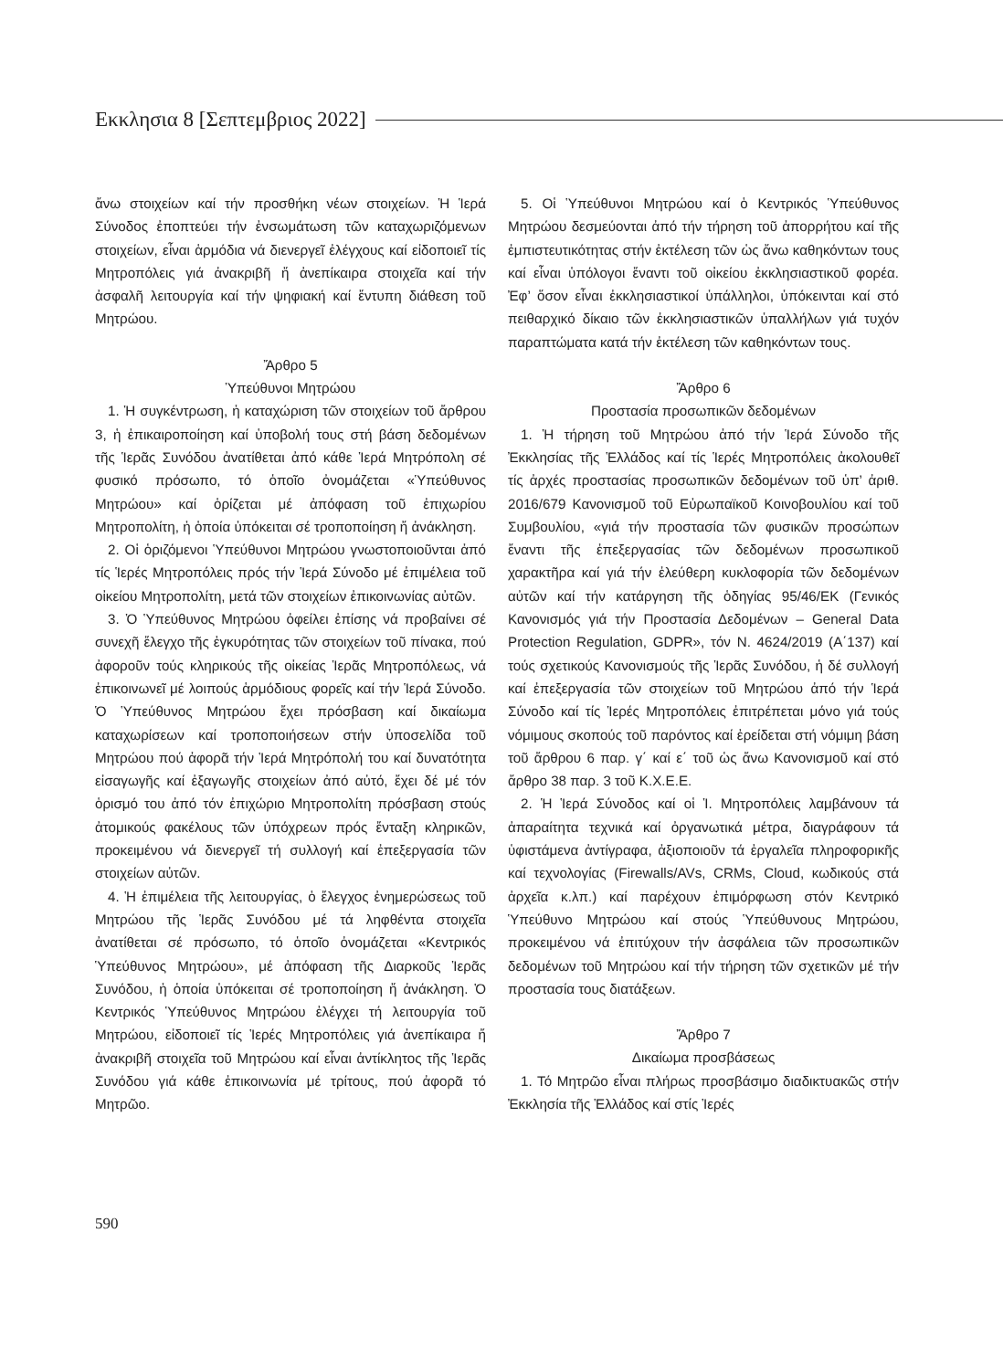Εκκλησια 8 [Σεπτεμβριος 2022]
ἄνω στοιχείων καί τήν προσθήκη νέων στοιχείων. Ἡ Ἱερά Σύνοδος ἐποπτεύει τήν ἐνσωμάτωση τῶν καταχωριζόμενων στοιχείων, εἶναι ἁρμόδια νά διενεργεῖ ἐλέγχους καί εἰδοποιεῖ τίς Μητροπόλεις γιά ἀνακριβῆ ἤ ἀνεπίκαιρα στοιχεῖα καί τήν ἀσφαλῆ λειτουργία καί τήν ψηφιακή καί ἔντυπη διάθεση τοῦ Μητρώου.
Ἄρθρο 5
Ὑπεύθυνοι Μητρώου
1. Ἡ συγκέντρωση, ἡ καταχώριση τῶν στοιχείων τοῦ ἄρθρου 3, ἡ ἐπικαιροποίηση καί ὑποβολή τους στή βάση δεδομένων τῆς Ἱερᾶς Συνόδου ἀνατίθεται ἀπό κάθε Ἱερά Μητρόπολη σέ φυσικό πρόσωπο, τό ὁποῖο ὀνομάζεται «Ὑπεύθυνος Μητρώου» καί ὁρίζεται μέ ἀπόφαση τοῦ ἐπιχωρίου Μητροπολίτη, ἡ ὁποία ὑπόκειται σέ τροποποίηση ἤ ἀνάκληση.
2. Οἱ ὁριζόμενοι Ὑπεύθυνοι Μητρώου γνωστοποιοῦνται ἀπό τίς Ἱερές Μητροπόλεις πρός τήν Ἱερά Σύνοδο μέ ἐπιμέλεια τοῦ οἰκείου Μητροπολίτη, μετά τῶν στοιχείων ἐπικοινωνίας αὐτῶν.
3. Ὁ Ὑπεύθυνος Μητρώου ὀφείλει ἐπίσης νά προβαίνει σέ συνεχῆ ἔλεγχο τῆς ἐγκυρότητας τῶν στοιχείων τοῦ πίνακα, πού ἀφοροῦν τούς κληρικούς τῆς οἰκείας Ἱερᾶς Μητροπόλεως, νά ἐπικοινωνεῖ μέ λοιπούς ἁρμόδιους φορεῖς καί τήν Ἱερά Σύνοδο. Ὁ Ὑπεύθυνος Μητρώου ἔχει πρόσβαση καί δικαίωμα καταχωρίσεων καί τροποποιήσεων στήν ὑποσελίδα τοῦ Μητρώου πού ἀφορᾶ τήν Ἱερά Μητρόπολή του καί δυνατότητα εἰσαγωγῆς καί ἐξαγωγῆς στοιχείων ἀπό αὐτό, ἔχει δέ μέ τόν ὁρισμό του ἀπό τόν ἐπιχώριο Μητροπολίτη πρόσβαση στούς ἀτομικούς φακέλους τῶν ὑπόχρεων πρός ἔνταξη κληρικῶν, προκειμένου νά διενεργεῖ τή συλλογή καί ἐπεξεργασία τῶν στοιχείων αὐτῶν.
4. Ἡ ἐπιμέλεια τῆς λειτουργίας, ὁ ἔλεγχος ἐνημερώσεως τοῦ Μητρώου τῆς Ἱερᾶς Συνόδου μέ τά ληφθέντα στοιχεῖα ἀνατίθεται σέ πρόσωπο, τό ὁποῖο ὀνομάζεται «Κεντρικός Ὑπεύθυνος Μητρώου», μέ ἀπόφαση τῆς Διαρκοῦς Ἱερᾶς Συνόδου, ἡ ὁποία ὑπόκειται σέ τροποποίηση ἤ ἀνάκληση. Ὁ Κεντρικός Ὑπεύθυνος Μητρώου ἐλέγχει τή λειτουργία τοῦ Μητρώου, εἰδοποιεῖ τίς Ἱερές Μητροπόλεις γιά ἀνεπίκαιρα ἤ ἀνακριβῆ στοιχεῖα τοῦ Μητρώου καί εἶναι ἀντίκλητος τῆς Ἱερᾶς Συνόδου γιά κάθε ἐπικοινωνία μέ τρίτους, πού ἀφορᾶ τό Μητρῶο.
5. Οἱ Ὑπεύθυνοι Μητρώου καί ὁ Κεντρικός Ὑπεύθυνος Μητρώου δεσμεύονται ἀπό τήν τήρηση τοῦ ἀπορρήτου καί τῆς ἐμπιστευτικότητας στήν ἐκτέλεση τῶν ὡς ἄνω καθηκόντων τους καί εἶναι ὑπόλογοι ἔναντι τοῦ οἰκείου ἐκκλησιαστικοῦ φορέα. Ἐφ’ ὅσον εἶναι ἐκκλησιαστικοί ὑπάλληλοι, ὑπόκεινται καί στό πειθαρχικό δίκαιο τῶν ἐκκλησιαστικῶν ὑπαλλήλων γιά τυχόν παραπτώματα κατά τήν ἐκτέλεση τῶν καθηκόντων τους.
Ἄρθρο 6
Προστασία προσωπικῶν δεδομένων
1. Ἡ τήρηση τοῦ Μητρώου ἀπό τήν Ἱερά Σύνοδο τῆς Ἐκκλησίας τῆς Ἑλλάδος καί τίς Ἱερές Μητροπόλεις ἀκολουθεῖ τίς ἀρχές προστασίας προσωπικῶν δεδομένων τοῦ ὑπ’ ἀριθ. 2016/679 Κανονισμοῦ τοῦ Εὐρωπαϊκοῦ Κοινοβουλίου καί τοῦ Συμβουλίου, «γιά τήν προστασία τῶν φυσικῶν προσώπων ἔναντι τῆς ἐπεξεργασίας τῶν δεδομένων προσωπικοῦ χαρακτῆρα καί γιά τήν ἐλεύθερη κυκλοφορία τῶν δεδομένων αὐτῶν καί τήν κατάργηση τῆς ὁδηγίας 95/46/ΕΚ (Γενικός Κανονισμός γιά τήν Προστασία Δεδομένων – General Data Protection Regulation, GDPR», τόν Ν. 4624/2019 (Α΄137) καί τούς σχετικούς Κανονισμούς τῆς Ἱερᾶς Συνόδου, ἡ δέ συλλογή καί ἐπεξεργασία τῶν στοιχείων τοῦ Μητρώου ἀπό τήν Ἱερά Σύνοδο καί τίς Ἱερές Μητροπόλεις ἐπιτρέπεται μόνο γιά τούς νόμιμους σκοπούς τοῦ παρόντος καί ἐρείδεται στή νόμιμη βάση τοῦ ἄρθρου 6 παρ. γ΄ καί ε΄ τοῦ ὡς ἄνω Κανονισμοῦ καί στό ἄρθρο 38 παρ. 3 τοῦ Κ.Χ.Ε.Ε.
2. Ἡ Ἱερά Σύνοδος καί οἱ Ἱ. Μητροπόλεις λαμβάνουν τά ἀπαραίτητα τεχνικά καί ὀργανωτικά μέτρα, διαγράφουν τά ὑφιστάμενα ἀντίγραφα, ἀξιοποιοῦν τά ἐργαλεῖα πληροφορικῆς καί τεχνολογίας (Firewalls/AVs, CRMs, Cloud, κωδικούς στά ἀρχεῖα κ.λπ.) καί παρέχουν ἐπιμόρφωση στόν Κεντρικό Ὑπεύθυνο Μητρώου καί στούς Ὑπεύθυνους Μητρώου, προκειμένου νά ἐπιτύχουν τήν ἀσφάλεια τῶν προσωπικῶν δεδομένων τοῦ Μητρώου καί τήν τήρηση τῶν σχετικῶν μέ τήν προστασία τους διατάξεων.
Ἄρθρο 7
Δικαίωμα προσβάσεως
1. Τό Μητρῶο εἶναι πλήρως προσβάσιμο διαδικτυακῶς στήν Ἐκκλησία τῆς Ἑλλάδος καί στίς Ἱερές
590